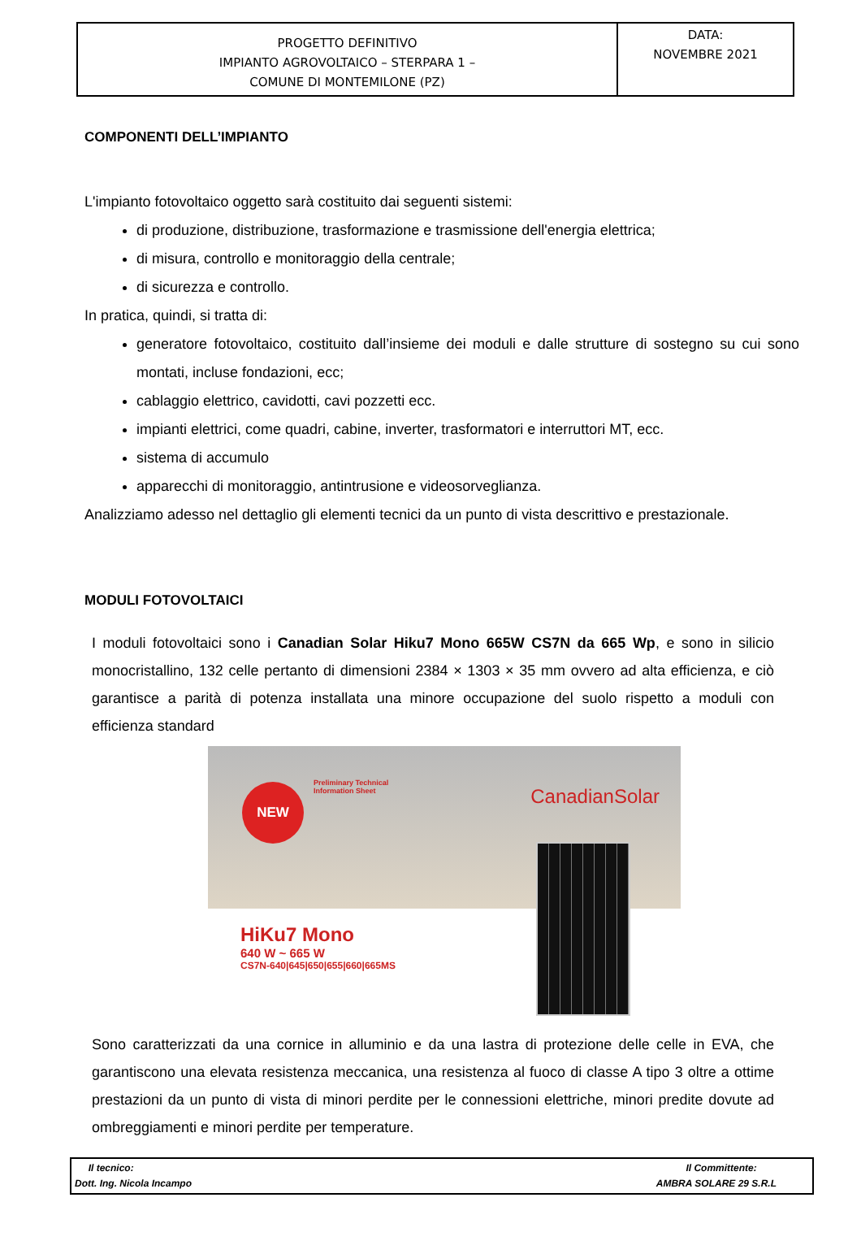| PROGETTO DEFINITIVO IMPIANTO AGROVOLTAICO – STERPARA 1 – COMUNE DI MONTEMILONE (PZ) | DATA: NOVEMBRE 2021 |
COMPONENTI DELL’IMPIANTO
L'impianto fotovoltaico oggetto sarà costituito dai seguenti sistemi:
di produzione, distribuzione, trasformazione e trasmissione dell'energia elettrica;
di misura, controllo e monitoraggio della centrale;
di sicurezza e controllo.
In pratica, quindi, si tratta di:
generatore fotovoltaico, costituito dall’insieme dei moduli e dalle strutture di sostegno su cui sono montati, incluse fondazioni, ecc;
cablaggio elettrico, cavidotti, cavi pozzetti ecc.
impianti elettrici, come quadri, cabine, inverter, trasformatori e interruttori MT, ecc.
sistema di accumulo
apparecchi di monitoraggio, antintrusione e videosorveglianza.
Analizziamo adesso nel dettaglio gli elementi tecnici da un punto di vista descrittivo e prestazionale.
MODULI FOTOVOLTAICI
I moduli fotovoltaici sono i Canadian Solar Hiku7 Mono 665W CS7N da 665 Wp, e sono in silicio monocristallino, 132 celle pertanto di dimensioni 2384 × 1303 × 35 mm ovvero ad alta efficienza, e ciò garantisce a parità di potenza installata una minore occupazione del suolo rispetto a moduli con efficienza standard
NEW
Preliminary Technical
Information Sheet
CanadianSolar
HiKu7 Mono
640 W ~ 665 W
CS7N-640|645|650|655|660|665MS
Sono caratterizzati da una cornice in alluminio e da una lastra di protezione delle celle in EVA, che garantiscono una elevata resistenza meccanica, una resistenza al fuoco di classe A tipo 3 oltre a ottime prestazioni da un punto di vista di minori perdite per le connessioni elettriche, minori predite dovute ad ombreggiamenti e minori perdite per temperature.
Il tecnico:
Dott. Ing. Nicola Incampo
Il Committente:
AMBRA SOLARE 29 S.R.L